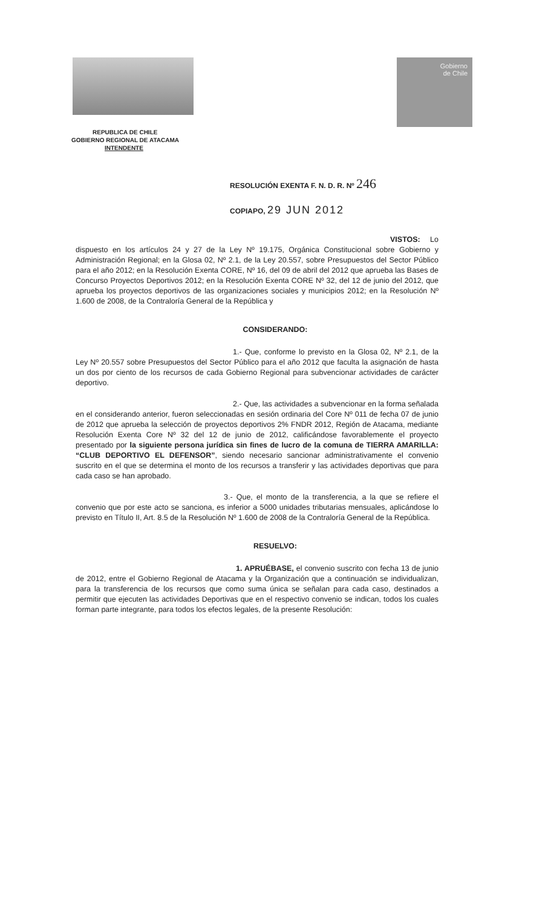Gobierno
de Chile
REPUBLICA DE CHILE
GOBIERNO REGIONAL DE ATACAMA
INTENDENTE
RESOLUCIÓN EXENTA F. N. D. R. Nº 246
COPIAPO, 29 JUN 2012
VISTOS: Lo dispuesto en los artículos 24 y 27 de la Ley Nº 19.175, Orgánica Constitucional sobre Gobierno y Administración Regional; en la Glosa 02, Nº 2.1, de la Ley 20.557, sobre Presupuestos del Sector Público para el año 2012; en la Resolución Exenta CORE, Nº 16, del 09 de abril del 2012 que aprueba las Bases de Concurso Proyectos Deportivos 2012; en la Resolución Exenta CORE Nº 32, del 12 de junio del 2012, que aprueba los proyectos deportivos de las organizaciones sociales y municipios 2012; en la Resolución Nº 1.600 de 2008, de la Contraloría General de la República y
CONSIDERANDO:
1.- Que, conforme lo previsto en la Glosa 02, Nº 2.1, de la Ley Nº 20.557 sobre Presupuestos del Sector Público para el año 2012 que faculta la asignación de hasta un dos por ciento de los recursos de cada Gobierno Regional para subvencionar actividades de carácter deportivo.
2.- Que, las actividades a subvencionar en la forma señalada en el considerando anterior, fueron seleccionadas en sesión ordinaria del Core Nº 011 de fecha 07 de junio de 2012 que aprueba la selección de proyectos deportivos 2% FNDR 2012, Región de Atacama, mediante Resolución Exenta Core Nº 32 del 12 de junio de 2012, calificándose favorablemente el proyecto presentado por la siguiente persona jurídica sin fines de lucro de la comuna de TIERRA AMARILLA: “CLUB DEPORTIVO EL DEFENSOR”, siendo necesario sancionar administrativamente el convenio suscrito en el que se determina el monto de los recursos a transferir y las actividades deportivas que para cada caso se han aprobado.
3.- Que, el monto de la transferencia, a la que se refiere el convenio que por este acto se sanciona, es inferior a 5000 unidades tributarias mensuales, aplicándose lo previsto en Título II, Art. 8.5 de la Resolución Nº 1.600 de 2008 de la Contraloría General de la República.
RESUELVO:
1. APRUÉBASE, el convenio suscrito con fecha 13 de junio de 2012, entre el Gobierno Regional de Atacama y la Organización que a continuación se individualizan, para la transferencia de los recursos que como suma única se señalan para cada caso, destinados a permitir que ejecuten las actividades Deportivas que en el respectivo convenio se indican, todos los cuales forman parte integrante, para todos los efectos legales, de la presente Resolución: